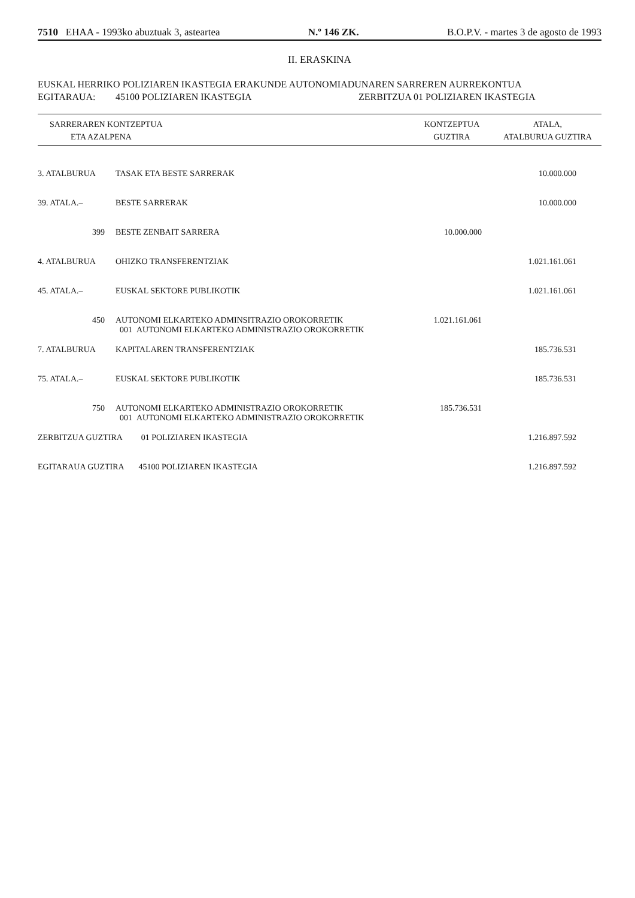7510 EHAA - 1993ko abuztuak 3, asteartea N.º 146 ZK. B.O.P.V. - martes 3 de agosto de 1993
II. ERASKINA
EUSKAL HERRIKO POLIZIAREN IKASTEGIA ERAKUNDE AUTONOMIADUNAREN SARREREN AURREKONTUA
EGITARAUA: 45100 POLIZIAREN IKASTEGIA ZERBITZUA 01 POLIZIAREN IKASTEGIA
| SARRERAREN KONTZEPTUA ETA AZALPENA | | KONTZEPTUA GUZTIRA | ATALA, ATALBURUA GUZTIRA |
| --- | --- | --- | --- |
| 3. ATALBURUA | TASAK ETA BESTE SARRERAK | | 10.000.000 |
| 39. ATALA.– | BESTE SARRERAK | | 10.000.000 |
| 399 | BESTE ZENBAIT SARRERA | 10.000.000 | |
| 4. ATALBURUA | OHIZKO TRANSFERENTZIAK | | 1.021.161.061 |
| 45. ATALA.– | EUSKAL SEKTORE PUBLIKOTIK | | 1.021.161.061 |
| 450 | AUTONOMI ELKARTEKO ADMINSITRAZIO OROKORRETIK 001 AUTONOMI ELKARTEKO ADMINISTRAZIO OROKORRETIK | 1.021.161.061 | |
| 7. ATALBURUA | KAPITALAREN TRANSFERENTZIAK | | 185.736.531 |
| 75. ATALA.– | EUSKAL SEKTORE PUBLIKOTIK | | 185.736.531 |
| 750 | AUTONOMI ELKARTEKO ADMINISTRAZIO OROKORRETIK 001 AUTONOMI ELKARTEKO ADMINISTRAZIO OROKORRETIK | 185.736.531 | |
| ZERBITZUA GUZTIRA 01 POLIZIAREN IKASTEGIA | | | 1.216.897.592 |
| EGITARAUA GUZTIRA 45100 POLIZIAREN IKASTEGIA | | | 1.216.897.592 |